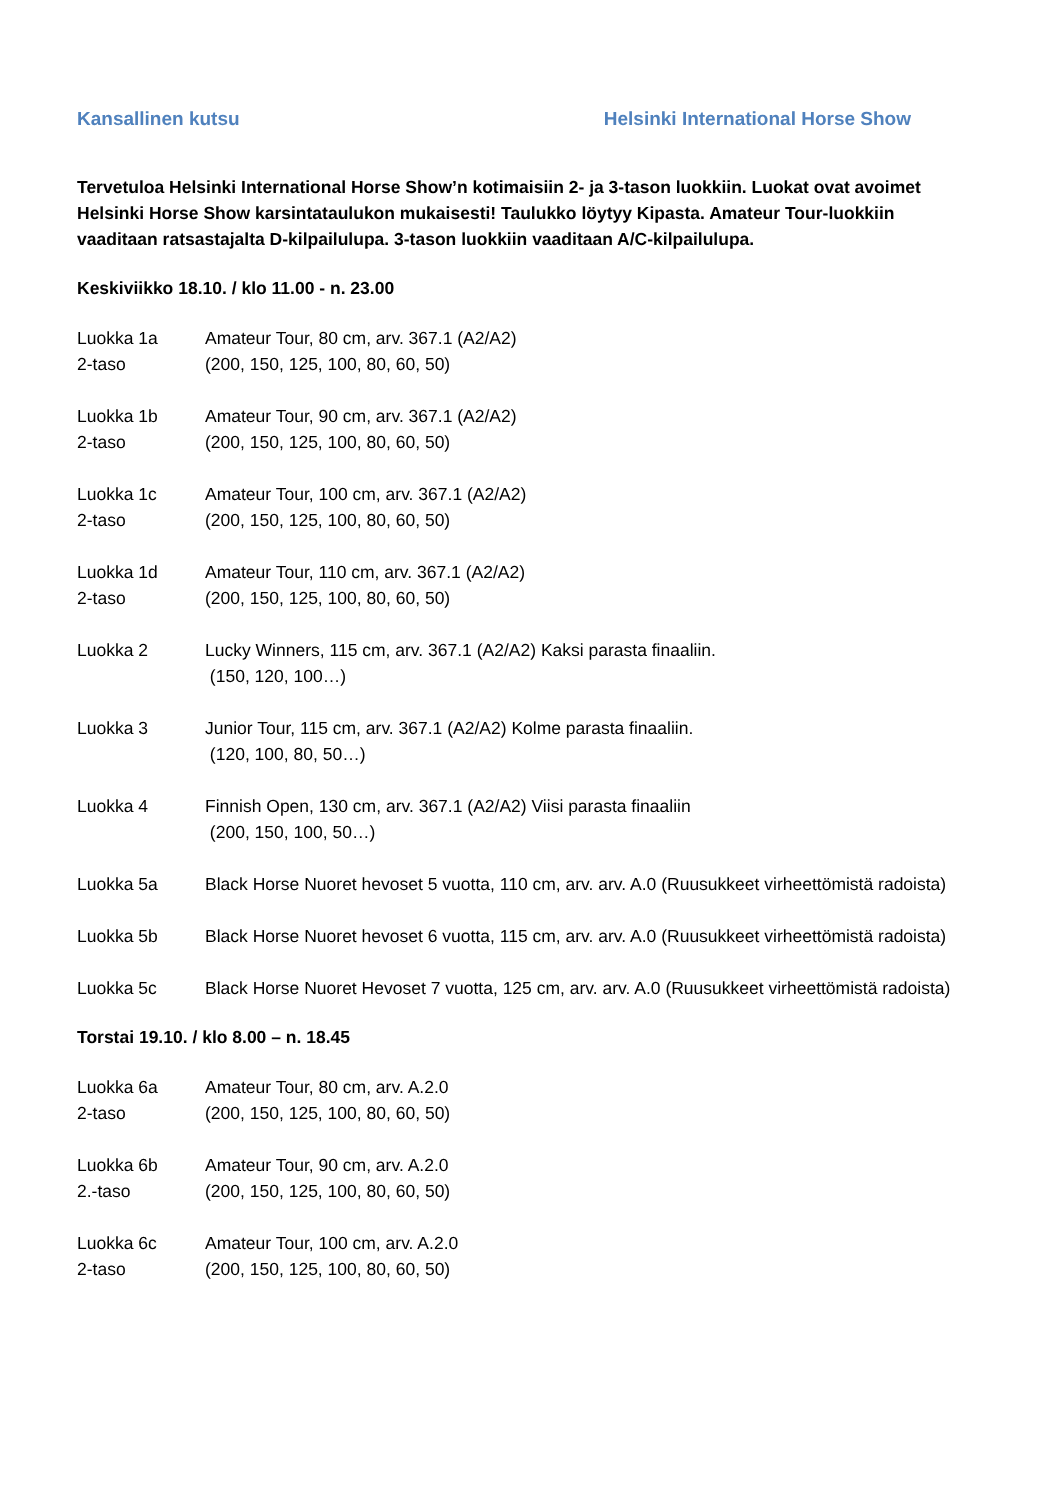Kansallinen kutsu Helsinki International Horse Show
Tervetuloa Helsinki International Horse Show’n kotimaisiin 2- ja 3-tason luokkiin. Luokat ovat avoimet Helsinki Horse Show karsintataulukon mukaisesti! Taulukko löytyy Kipasta. Amateur Tour-luokkiin vaaditaan ratsastajalta D-kilpailulupa. 3-tason luokkiin vaaditaan A/C-kilpailulupa.
Keskiviikko 18.10. / klo 11.00 - n. 23.00
Luokka 1a
2-taso
Amateur Tour, 80 cm, arv. 367.1 (A2/A2)
(200, 150, 125, 100, 80, 60, 50)
Luokka 1b
2-taso
Amateur Tour, 90 cm, arv. 367.1 (A2/A2)
(200, 150, 125, 100, 80, 60, 50)
Luokka 1c
2-taso
Amateur Tour, 100 cm, arv. 367.1 (A2/A2)
(200, 150, 125, 100, 80, 60, 50)
Luokka 1d
2-taso
Amateur Tour, 110 cm, arv. 367.1 (A2/A2)
(200, 150, 125, 100, 80, 60, 50)
Luokka 2 Lucky Winners, 115 cm, arv. 367.1 (A2/A2) Kaksi parasta finaaliin.
(150, 120, 100…)
Luokka 3 Junior Tour, 115 cm, arv. 367.1 (A2/A2) Kolme parasta finaaliin.
(120, 100, 80, 50…)
Luokka 4 Finnish Open, 130 cm, arv. 367.1 (A2/A2) Viisi parasta finaaliin
(200, 150, 100, 50…)
Luokka 5a Black Horse Nuoret hevoset 5 vuotta, 110 cm, arv. arv. A.0 (Ruusukkeet virheettömistä radoista)
Luokka 5b Black Horse Nuoret hevoset 6 vuotta, 115 cm, arv. arv. A.0 (Ruusukkeet virheettömistä radoista)
Luokka 5c Black Horse Nuoret Hevoset 7 vuotta, 125 cm, arv. arv. A.0 (Ruusukkeet virheettömistä radoista)
Torstai 19.10. / klo 8.00 – n. 18.45
Luokka 6a
2-taso
Amateur Tour, 80 cm, arv. A.2.0
(200, 150, 125, 100, 80, 60, 50)
Luokka 6b
2.-taso
Amateur Tour, 90 cm, arv. A.2.0
(200, 150, 125, 100, 80, 60, 50)
Luokka 6c
2-taso
Amateur Tour, 100 cm, arv. A.2.0
(200, 150, 125, 100, 80, 60, 50)